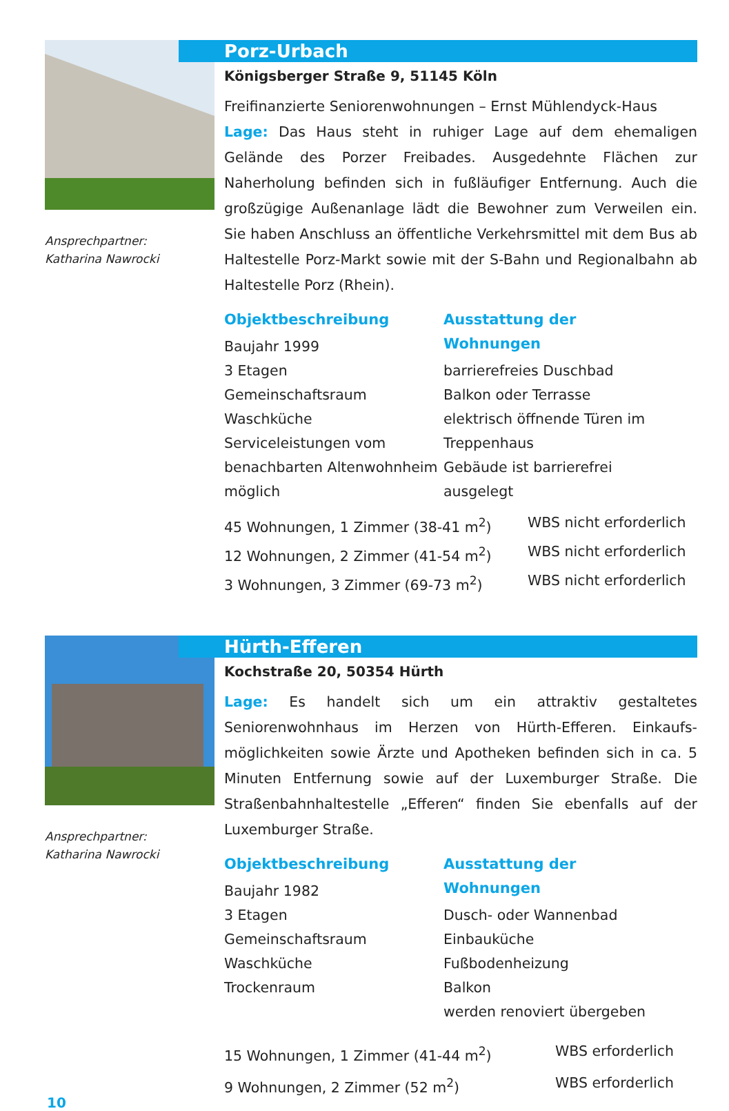Ansprechpartner:
Katharina Nawrocki
Porz-Urbach
Königsberger Straße 9, 51145 Köln
Freifinanzierte Seniorenwohnungen – Ernst Mühlendyck-Haus
Lage: Das Haus steht in ruhiger Lage auf dem ehemaligen Gelände des Porzer Freibades. Ausgedehnte Flächen zur Naherholung befinden sich in fußläufiger Entfernung. Auch die großzügige Außenanlage lädt die Bewohner zum Verweilen ein. Sie haben Anschluss an öffentliche Verkehrsmittel mit dem Bus ab Haltestelle Porz-Markt sowie mit der S-Bahn und Regionalbahn ab Haltestelle Porz (Rhein).
Objektbeschreibung
Baujahr 1999
3 Etagen
Gemeinschaftsraum
Waschküche
Serviceleistungen vom benachbarten Altenwohnheim möglich
Ausstattung der Wohnungen
barrierefreies Duschbad
Balkon oder Terrasse
elektrisch öffnende Türen im Treppenhaus
Gebäude ist barrierefrei ausgelegt
45 Wohnungen, 1 Zimmer (38-41 m<sup>2</sup>) WBS nicht erforderlich 12 Wohnungen, 2 Zimmer (41-54 m<sup>2</sup>) WBS nicht erforderlich 3 Wohnungen, 3 Zimmer (69-73 m<sup>2</sup>) WBS nicht erforderlich
Ansprechpartner:
Katharina Nawrocki
Hürth-Efferen
Kochstraße 20, 50354 Hürth
Lage: Es handelt sich um ein attraktiv gestaltetes Seniorenwohnhaus im Herzen von Hürth-Efferen. Einkaufs­möglichkeiten sowie Ärzte und Apotheken befinden sich in ca. 5 Minuten Entfernung sowie auf der Luxemburger Straße. Die Straßenbahnhaltestelle „Efferen“ finden Sie ebenfalls auf der Luxemburger Straße.
Objektbeschreibung
Baujahr 1982
3 Etagen
Gemeinschaftsraum
Waschküche
Trockenraum
Ausstattung der Wohnungen
Dusch- oder Wannenbad
Einbauküche
Fußbodenheizung
Balkon
werden renoviert übergeben
15 Wohnungen, 1 Zimmer (41-44 m<sup>2</sup>) WBS erforderlich 9 Wohnungen, 2 Zimmer (52 m<sup>2</sup>) WBS erforderlich
10